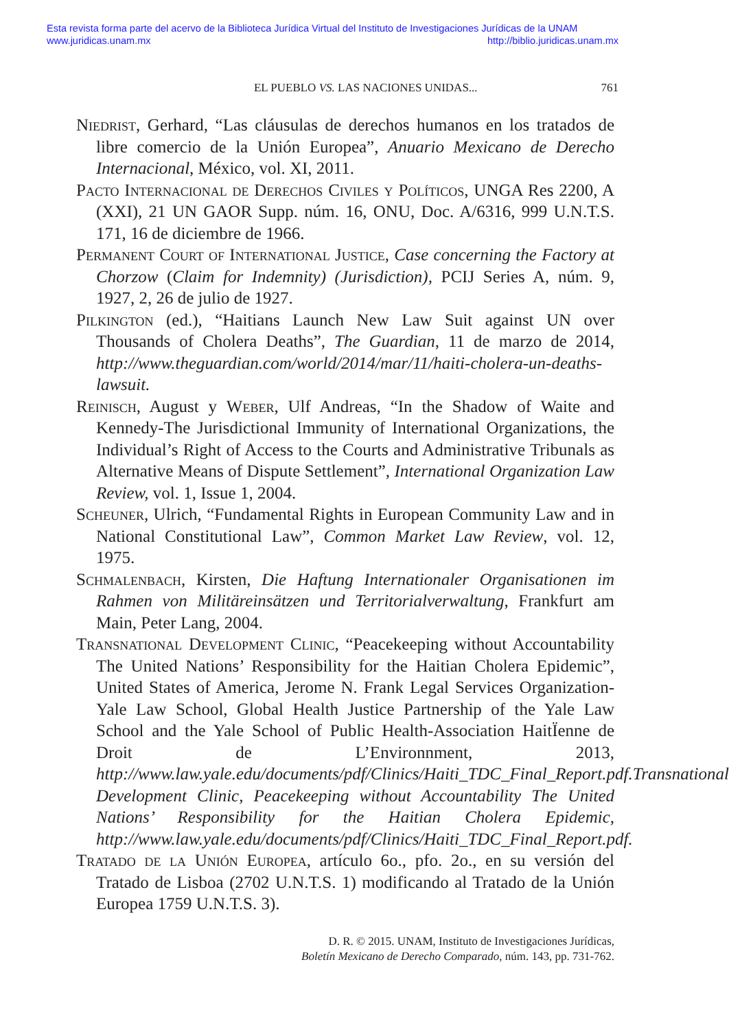Esta revista forma parte del acervo de la Biblioteca Jurídica Virtual del Instituto de Investigaciones Jurídicas de la UNAM
www.juridicas.unam.mx http://biblio.juridicas.unam.mx
EL PUEBLO VS. LAS NACIONES UNIDAS... 761
Niedrist, Gerhard, “Las cláusulas de derechos humanos en los tratados de libre comercio de la Unión Europea”, Anuario Mexicano de Derecho Internacional, México, vol. XI, 2011.
Pacto Internacional de Derechos Civiles y Políticos, UNGA Res 2200, A (XXI), 21 UN GAOR Supp. núm. 16, ONU, Doc. A/6316, 999 U.N.T.S. 171, 16 de diciembre de 1966.
Permanent Court of International Justice, Case concerning the Factory at Chorzow (Claim for Indemnity) (Jurisdiction), PCIJ Series A, núm. 9, 1927, 2, 26 de julio de 1927.
Pilkington (ed.), “Haitians Launch New Law Suit against UN over Thousands of Cholera Deaths”, The Guardian, 11 de marzo de 2014, http://www.theguardian.com/world/2014/mar/11/haiti-cholera-un-deaths-lawsuit.
Reinisch, August y Weber, Ulf Andreas, “In the Shadow of Waite and Kennedy-The Jurisdictional Immunity of International Organizations, the Individual’s Right of Access to the Courts and Administrative Tribunals as Alternative Means of Dispute Settlement”, International Organization Law Review, vol. 1, Issue 1, 2004.
Scheuner, Ulrich, “Fundamental Rights in European Community Law and in National Constitutional Law”, Common Market Law Review, vol. 12, 1975.
Schmalenbach, Kirsten, Die Haftung Internationaler Organisationen im Rahmen von Militäreinsätzen und Territorialverwaltung, Frankfurt am Main, Peter Lang, 2004.
Transnational Development Clinic, “Peacekeeping without Accountability The United Nations’ Responsibility for the Haitian Cholera Epidemic”, United States of America, Jerome N. Frank Legal Services Organization-Yale Law School, Global Health Justice Partnership of the Yale Law School and the Yale School of Public Health-Association HaitÏenne de Droit de L’Environnment, 2013, http://www.law.yale.edu/documents/pdf/Clinics/Haiti_TDC_Final_Report.pdf.Transnational Development Clinic, Peacekeeping without Accountability The United Nations’ Responsibility for the Haitian Cholera Epidemic, http://www.law.yale.edu/documents/pdf/Clinics/Haiti_TDC_Final_Report.pdf.
Tratado de la Unión Europea, artículo 6o., pfo. 2o., en su versión del Tratado de Lisboa (2702 U.N.T.S. 1) modificando al Tratado de la Unión Europea 1759 U.N.T.S. 3).
D. R. © 2015. UNAM, Instituto de Investigaciones Jurídicas,
Boletín Mexicano de Derecho Comparado, núm. 143, pp. 731-762.